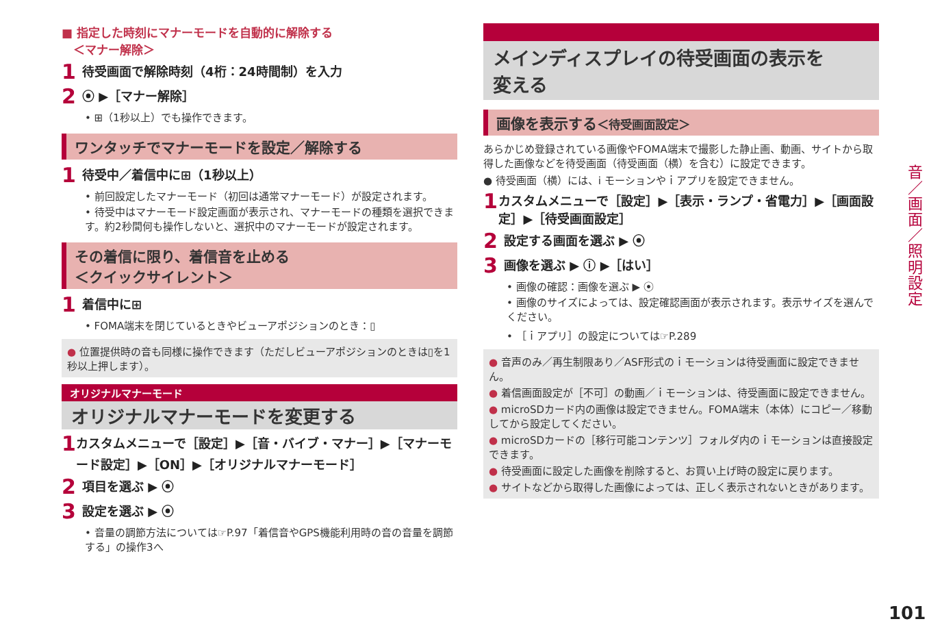■ 指定した時刻にマナーモードを自動的に解除する
　＜マナー解除＞
1 待受画面で解除時刻（4桁：24時間制）を入力
2 ⦿ ▶［マナー解除］
• ⊞（1秒以上）でも操作できます。
ワンタッチでマナーモードを設定／解除する
1 待受中／着信中に⊞（1秒以上）
• 前回設定したマナーモード（初回は通常マナーモード）が設定されます。
• 待受中はマナーモード設定画面が表示され、マナーモードの種類を選択できます。約2秒間何も操作しないと、選択中のマナーモードが設定されます。
その着信に限り、着信音を止める
＜クイックサイレント＞
1 着信中に⊞
• FOMA端末を閉じているときやビューアポジションのとき：▯
● 位置提供時の音も同様に操作できます（ただしビューアポジションのときは▯を1秒以上押します）。
オリジナルマナーモード
オリジナルマナーモードを変更する
1 カスタムメニューで［設定］▶［音・バイブ・マナー］▶［マナーモード設定］▶［ON］▶［オリジナルマナーモード］
2 項目を選ぶ ▶ ⦿
3 設定を選ぶ ▶ ⦿
• 音量の調節方法については☞P.97「着信音やGPS機能利用時の音の音量を調節する」の操作3へ
メインディスプレイの待受画面の表示を
変える
画像を表示する＜待受画面設定＞
あらかじめ登録されている画像やFOMA端末で撮影した静止画、動画、サイトから取得した画像などを待受画面（待受画面（横）を含む）に設定できます。
● 待受画面（横）には、i モーションやｉアプリを設定できません。
1 カスタムメニューで［設定］▶［表示・ランプ・省電力］▶［画面設定］▶［待受画面設定］
2 設定する画面を選ぶ ▶ ⦿
3 画像を選ぶ ▶ ⓘ ▶［はい］
• 画像の確認：画像を選ぶ ▶ ⦿
• 画像のサイズによっては、設定確認画面が表示されます。表示サイズを選んでください。
• ［ｉアプリ］の設定については☞P.289
● 音声のみ／再生制限あり／ASF形式のｉモーションは待受画面に設定できません。
● 着信画面設定が［不可］の動画／ｉモーションは、待受画面に設定できません。
● microSDカード内の画像は設定できません。FOMA端末（本体）にコピー／移動してから設定してください。
● microSDカードの［移行可能コンテンツ］フォルダ内のｉモーションは直接設定できます。
● 待受画面に設定した画像を削除すると、お買い上げ時の設定に戻ります。
● サイトなどから取得した画像によっては、正しく表示されないときがあります。
音／画面／照明設定
101